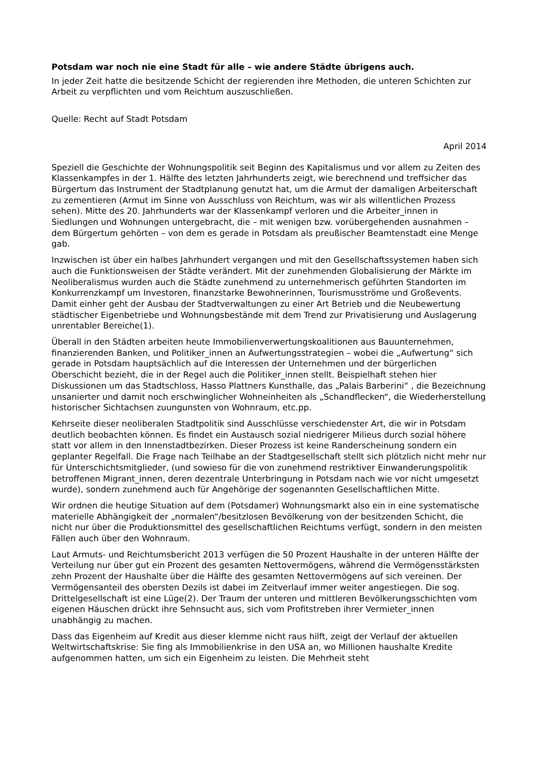Potsdam war noch nie eine Stadt für alle – wie andere Städte übrigens auch.
In jeder Zeit hatte die besitzende Schicht der regierenden ihre Methoden, die unteren Schichten zur Arbeit zu verpflichten und vom Reichtum auszuschließen.
Quelle: Recht auf Stadt Potsdam
April 2014
Speziell die Geschichte der Wohnungspolitik seit Beginn des Kapitalismus und vor allem zu Zeiten des Klassenkampfes in der 1. Hälfte des letzten Jahrhunderts zeigt, wie berechnend und treffsicher das Bürgertum das Instrument der Stadtplanung genutzt hat, um die Armut der damaligen Arbeiterschaft zu zementieren (Armut im Sinne von Ausschluss von Reichtum, was wir als willentlichen Prozess sehen). Mitte des 20. Jahrhunderts war der Klassenkampf verloren und die Arbeiter_innen in Siedlungen und Wohnungen untergebracht, die – mit wenigen bzw. vorübergehenden ausnahmen – dem Bürgertum gehörten – von dem es gerade in Potsdam als preußischer Beamtenstadt eine Menge gab.
Inzwischen ist über ein halbes Jahrhundert vergangen und mit den Gesellschaftssystemen haben sich auch die Funktionsweisen der Städte verändert. Mit der zunehmenden Globalisierung der Märkte im Neoliberalismus wurden auch die Städte zunehmend zu unternehmerisch geführten Standorten im Konkurrenzkampf um Investoren, finanzstarke Bewohnerinnen, Tourismusströme und Großevents. Damit einher geht der Ausbau der Stadtverwaltungen zu einer Art Betrieb und die Neubewertung städtischer Eigenbetriebe und Wohnungsbestände mit dem Trend zur Privatisierung und Auslagerung unrentabler Bereiche(1).
Überall in den Städten arbeiten heute Immobilienverwertungskoalitionen aus Bauunternehmen, finanzierenden Banken, und Politiker_innen an Aufwertungsstrategien – wobei die „Aufwertung“ sich gerade in Potsdam hauptsächlich auf die Interessen der Unternehmen und der bürgerlichen Oberschicht bezieht, die in der Regel auch die Politiker_innen stellt. Beispielhaft stehen hier Diskussionen um das Stadtschloss, Hasso Plattners Kunsthalle, das „Palais Barberini“ , die Bezeichnung unsanierter und damit noch erschwinglicher Wohneinheiten als „Schandflecken“, die Wiederherstellung historischer Sichtachsen zuungunsten von Wohnraum, etc.pp.
Kehrseite dieser neoliberalen Stadtpolitik sind Ausschlüsse verschiedenster Art, die wir in Potsdam deutlich beobachten können. Es findet ein Austausch sozial niedrigerer Milieus durch sozial höhere statt vor allem in den Innenstadtbezirken. Dieser Prozess ist keine Randerscheinung sondern ein geplanter Regelfall. Die Frage nach Teilhabe an der Stadtgesellschaft stellt sich plötzlich nicht mehr nur für Unterschichtsmitglieder, (und sowieso für die von zunehmend restriktiver Einwanderungspolitik betroffenen Migrant_innen, deren dezentrale Unterbringung in Potsdam nach wie vor nicht umgesetzt wurde), sondern zunehmend auch für Angehörige der sogenannten Gesellschaftlichen Mitte.
Wir ordnen die heutige Situation auf dem (Potsdamer) Wohnungsmarkt also ein in eine systematische materielle Abhängigkeit der „normalen“/besitzlosen Bevölkerung von der besitzenden Schicht, die nicht nur über die Produktionsmittel des gesellschaftlichen Reichtums verfügt, sondern in den meisten Fällen auch über den Wohnraum.
Laut Armuts- und Reichtumsbericht 2013 verfügen die 50 Prozent Haushalte in der unteren Hälfte der Verteilung nur über gut ein Prozent des gesamten Nettovermögens, während die Vermögensstärksten zehn Prozent der Haushalte über die Hälfte des gesamten Nettovermögens auf sich vereinen. Der Vermögensanteil des obersten Dezils ist dabei im Zeitverlauf immer weiter angestiegen. Die sog. Drittelgesellschaft ist eine Lüge(2). Der Traum der unteren und mittleren Bevölkerungsschichten vom eigenen Häuschen drückt ihre Sehnsucht aus, sich vom Profitstreben ihrer Vermieter_innen unabhängig zu machen.
Dass das Eigenheim auf Kredit aus dieser klemme nicht raus hilft, zeigt der Verlauf der aktuellen Weltwirtschaftskrise: Sie fing als Immobilienkrise in den USA an, wo Millionen haushalte Kredite aufgenommen hatten, um sich ein Eigenheim zu leisten. Die Mehrheit steht